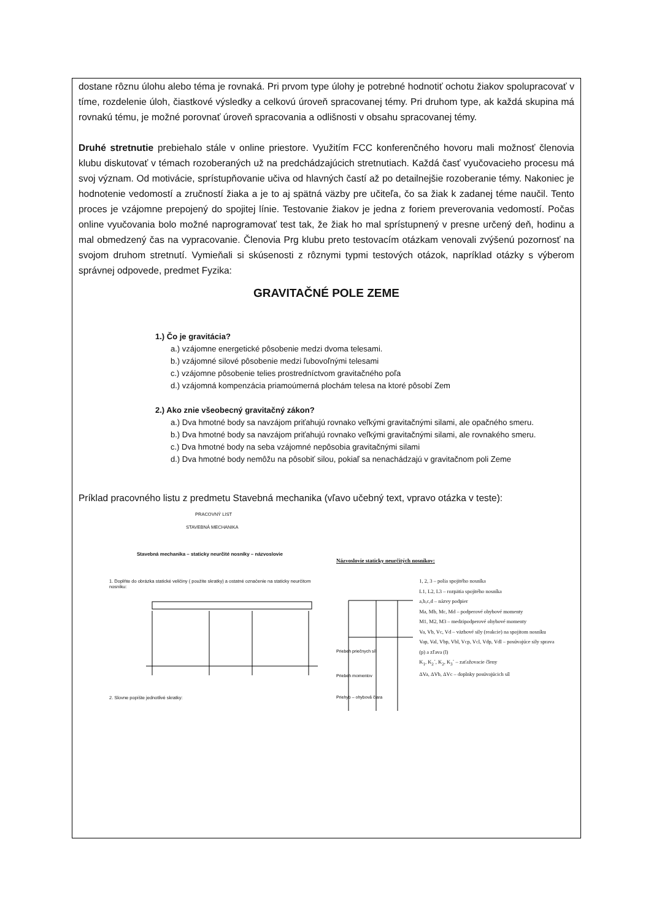dostane rôznu úlohu alebo téma je rovnaká. Pri prvom type úlohy je potrebné hodnotiť ochotu žiakov spolupracovať v tíme, rozdelenie úloh, čiastkové výsledky a celkovú úroveň spracovanej témy. Pri druhom type, ak každá skupina má rovnakú tému, je možné porovnať úroveň spracovania a odlišnosti v obsahu spracovanej témy.
Druhé stretnutie prebiehalo stále v online priestore. Využitím FCC konferenčného hovoru mali možnosť členovia klubu diskutovať v témach rozoberaných už na predchádzajúcich stretnutiach. Každá časť vyučovacieho procesu má svoj význam. Od motivácie, sprístupňovanie učiva od hlavných častí až po detailnejšie rozoberanie témy. Nakoniec je hodnotenie vedomostí a zručností žiaka a je to aj spätná väzby pre učiteľa, čo sa žiak k zadanej téme naučil. Tento proces je vzájomne prepojený do spojitej línie. Testovanie žiakov je jedna z foriem preverovania vedomostí. Počas online vyučovania bolo možné naprogramovať test tak, že žiak ho mal sprístupnený v presne určený deň, hodinu a mal obmedzený čas na vypracovanie. Členovia Prg klubu preto testovacím otázkam venovali zvýšenú pozornosť na svojom druhom stretnutí. Vymieňali si skúsenosti z rôznymi typmi testových otázok, napríklad otázky s výberom správnej odpovede, predmet Fyzika:
GRAVITAČNÉ POLE ZEME
1.) Čo je gravitácia?
a.) vzájomne energetické pôsobenie medzi dvoma telesami.
b.) vzájomné silové pôsobenie medzi ľubovoľnými telesami
c.) vzájomne pôsobenie telies prostredníctvom gravitačného poľa
d.) vzájomná kompenzácia priamoúmerná plochám telesa na ktoré pôsobí Zem
2.) Ako znie všeobecný gravitačný zákon?
a.) Dva hmotné body sa navzájom priťahujú rovnako veľkými gravitačnými silami, ale opačného smeru.
b.) Dva hmotné body sa navzájom priťahujú rovnako veľkými gravitačnými silami, ale rovnakého smeru.
c.) Dva hmotné body na seba vzájomné nepôsobia gravitačnými silami
d.) Dva hmotné body nemôžu na pôsobiť silou, pokiaľ sa nenachádzajú v gravitačnom poli Zeme
Príklad pracovného listu z predmetu Stavebná mechanika (vľavo učebný text, vpravo otázka v teste):
PRACOVNÝ LIST
STAVEBNÁ MECHANIKA
Stavebná mechanika – staticky neurčité nosníky – názvoslovie
1. Doplňte do obrázka statické veličiny ( použite skratky) a ostatné označenie na staticky neurčitom nosníku:
2. Slovne popíšte jednotlivé skratky:
Názvoslovie staticky neurčitých nosníkov:
Priebeh priečnych síl
Priebeh momentov
Priehyb – ohybová čiara
1, 2, 3 – polia spojitého nosníka
L1, L2, L3 – rozpätia spojitého nosníka
a,b,c,d – názvy podpier
Ma, Mb, Mc, Md – podperové ohybové momenty
M1, M2, M3 – medzipodperové ohybové momenty
Va, Vb, Vc, Vd – väzbové sily (reakcie) na spojitom nosníku
Vap, Val, Vbp, Vbl, Vcp, Vcl, Vdp, Vdl – posúvajúce sily sprava (p) a zľava (l)
K<sub>1</sub>, K<sub>2</sub>´, K<sub>2</sub>, K<sub>3</sub>´ – zaťažovacie členy
ΔVa, ΔVb, ΔVc – doplnky posúvajúcich síl